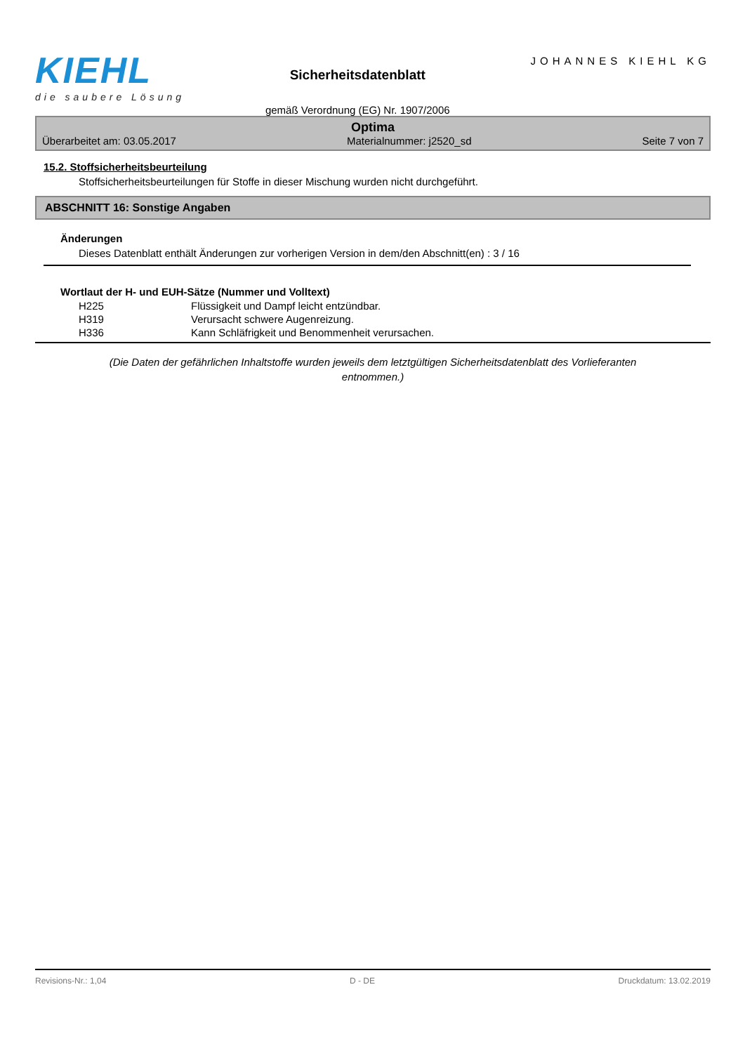KIEHL
die saubere Lösung
Sicherheitsdatenblatt
gemäß Verordnung (EG) Nr. 1907/2006
JOHANNES KIEHL KG
Optima
Überarbeitet am: 03.05.2017 Materialnummer: j2520_sd Seite 7 von 7
15.2. Stoffsicherheitsbeurteilung
Stoffsicherheitsbeurteilungen für Stoffe in dieser Mischung wurden nicht durchgeführt.
ABSCHNITT 16: Sonstige Angaben
Änderungen
Dieses Datenblatt enthält Änderungen zur vorherigen Version in dem/den Abschnitt(en) : 3 / 16
Wortlaut der H- und EUH-Sätze (Nummer und Volltext)
| H225 | Flüssigkeit und Dampf leicht entzündbar. |
| H319 | Verursacht schwere Augenreizung. |
| H336 | Kann Schläfrigkeit und Benommenheit verursachen. |
(Die Daten der gefährlichen Inhaltstoffe wurden jeweils dem letztgültigen Sicherheitsdatenblatt des Vorlieferanten entnommen.)
Revisions-Nr.: 1,04 D - DE Druckdatum: 13.02.2019